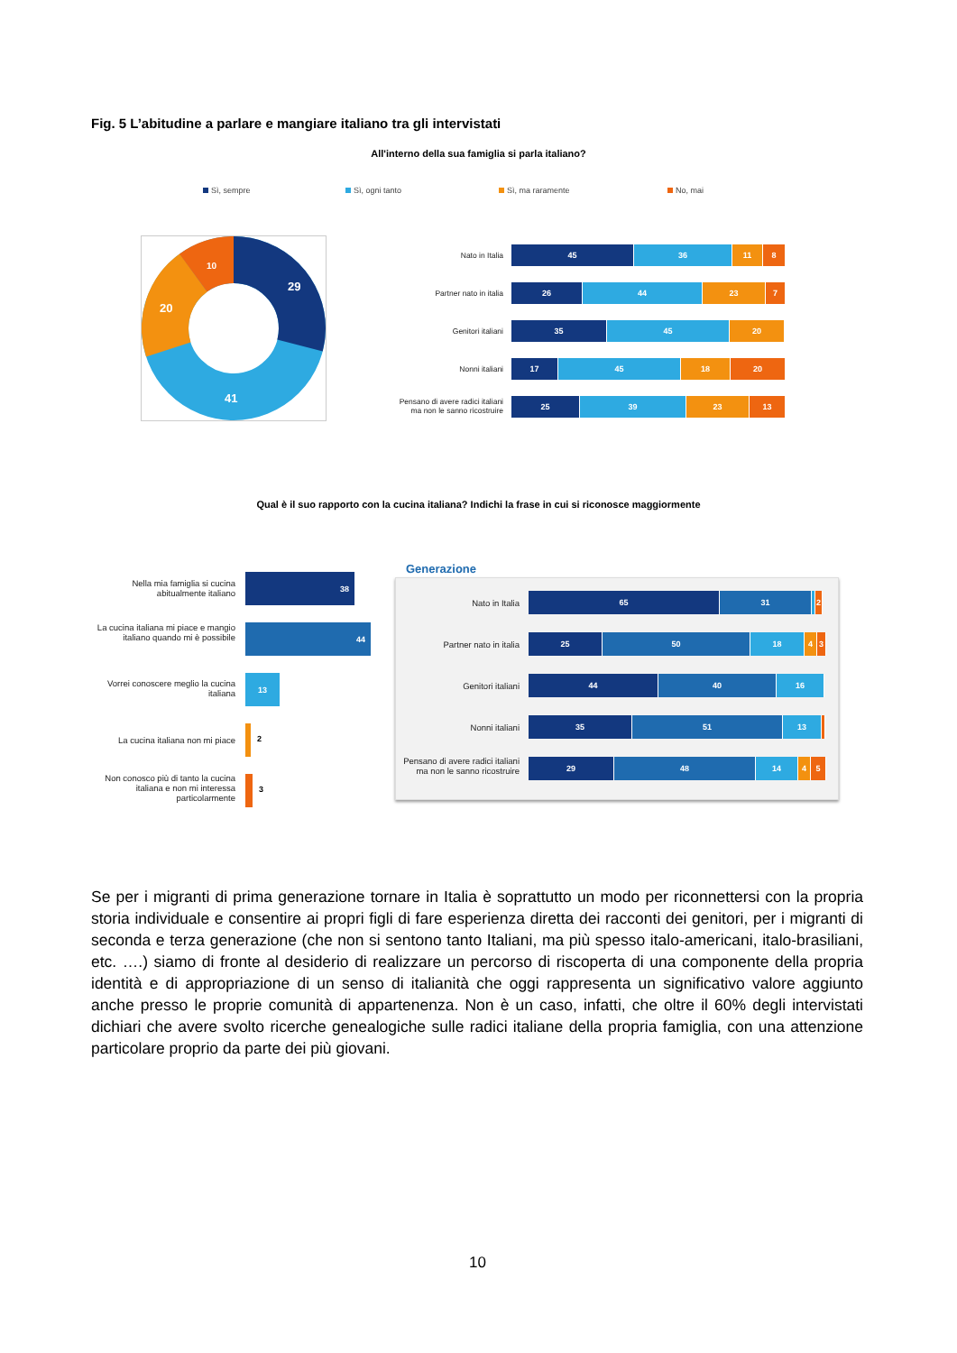Fig. 5 L’abitudine a parlare e mangiare italiano tra gli intervistati
All'interno della sua famiglia si parla italiano?
Sì, sempre Sì, ogni tanto Sì, ma raramente No, mai
29
41
20
10
Nato in Italia
45 36 11 8
Partner nato in italia
26 44 23 7
Genitori italiani
35 45 20
Nonni italiani
17 45 18 20
Pensano di avere radici italiani
ma non le sanno ricostruire
25 39 23 13
Qual è il suo rapporto con la cucina italiana? Indichi la frase in cui si riconosce maggiormente
Nella mia famiglia si cucina abitualmente italiano
38
La cucina italiana mi piace e mangio italiano quando mi è possibile
44
Vorrei conoscere meglio la cucina italiana
13
La cucina italiana non mi piace
2
Non conosco più di tanto la cucina italiana e non mi interessa particolarmente
3
Generazione
Nato in Italia
65 31 2
Partner nato in italia
25 50 18 4 3
Genitori italiani
44 40 16
Nonni italiani
35 51 13
Pensano di avere radici italiani ma non le sanno ricostruire
29 48 14 4 5
Se per i migranti di prima generazione tornare in Italia è soprattutto un modo per riconnettersi con la propria storia individuale e consentire ai propri figli di fare esperienza diretta dei racconti dei genitori, per i migranti di seconda e terza generazione (che non si sentono tanto Italiani, ma più spesso italo-americani, italo-brasiliani, etc. ….) siamo di fronte al desiderio di realizzare un percorso di riscoperta di una componente della propria identità e di appropriazione di un senso di italianità che oggi rappresenta un significativo valore aggiunto anche presso le proprie comunità di appartenenza. Non è un caso, infatti, che oltre il 60% degli intervistati dichiari che avere svolto ricerche genealogiche sulle radici italiane della propria famiglia, con una attenzione particolare proprio da parte dei più giovani.
10